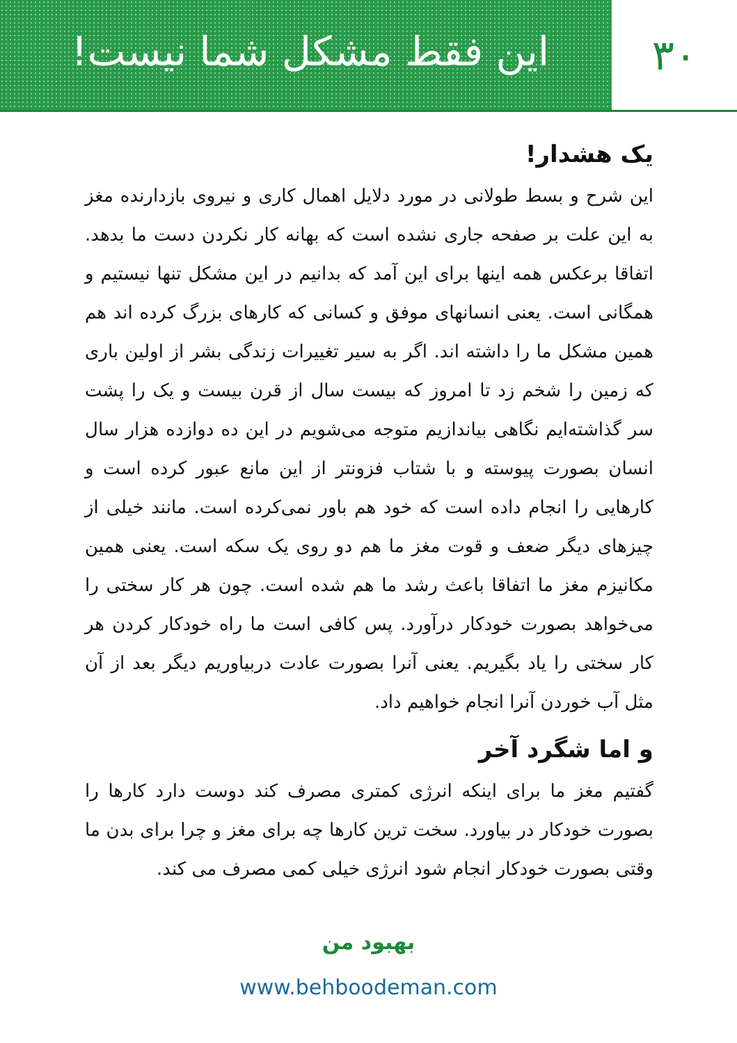این فقط مشکل شما نیست!
۳۰
یک هشدار!
این شرح و بسط طولانی در مورد دلایل اهمال کاری و نیروی بازدارنده مغز به این علت بر صفحه جاری نشده است که بهانه کار نکردن دست ما بدهد. اتفاقا برعکس همه اینها برای این آمد که بدانیم در این مشکل تنها نیستیم و همگانی است. یعنی انسانهای موفق و کسانی که کارهای بزرگ کرده اند هم همین مشکل ما را داشته اند. اگر به سیر تغییرات زندگی بشر از اولین باری که زمین را شخم زد تا امروز که بیست سال از قرن بیست و یک را پشت سر گذاشته‌ایم نگاهی بیاندازیم متوجه می‌شویم در این ده دوازده هزار سال انسان بصورت پیوسته و با شتاب فزونتر از این مانع عبور کرده است و کارهایی را انجام داده است که خود هم باور نمی‌کرده است. مانند خیلی از چیزهای دیگر ضعف و قوت مغز ما هم دو روی یک سکه است. یعنی همین مکانیزم مغز ما اتفاقا باعث رشد ما هم شده است. چون هر کار سختی را می‌خواهد بصورت خودکار درآورد. پس کافی است ما راه خودکار کردن هر کار سختی را یاد بگیریم. یعنی آنرا بصورت عادت دربیاوریم دیگر بعد از آن مثل آب خوردن آنرا انجام خواهیم داد.
و اما شگرد آخر
گفتیم مغز ما برای اینکه انرژی کمتری مصرف کند دوست دارد کارها را بصورت خودکار در بیاورد. سخت ترین کارها چه برای مغز و چرا برای بدن ما وقتی بصورت خودکار انجام شود انرژی خیلی کمی مصرف می کند.
بهبود من
www.behboodeman.com